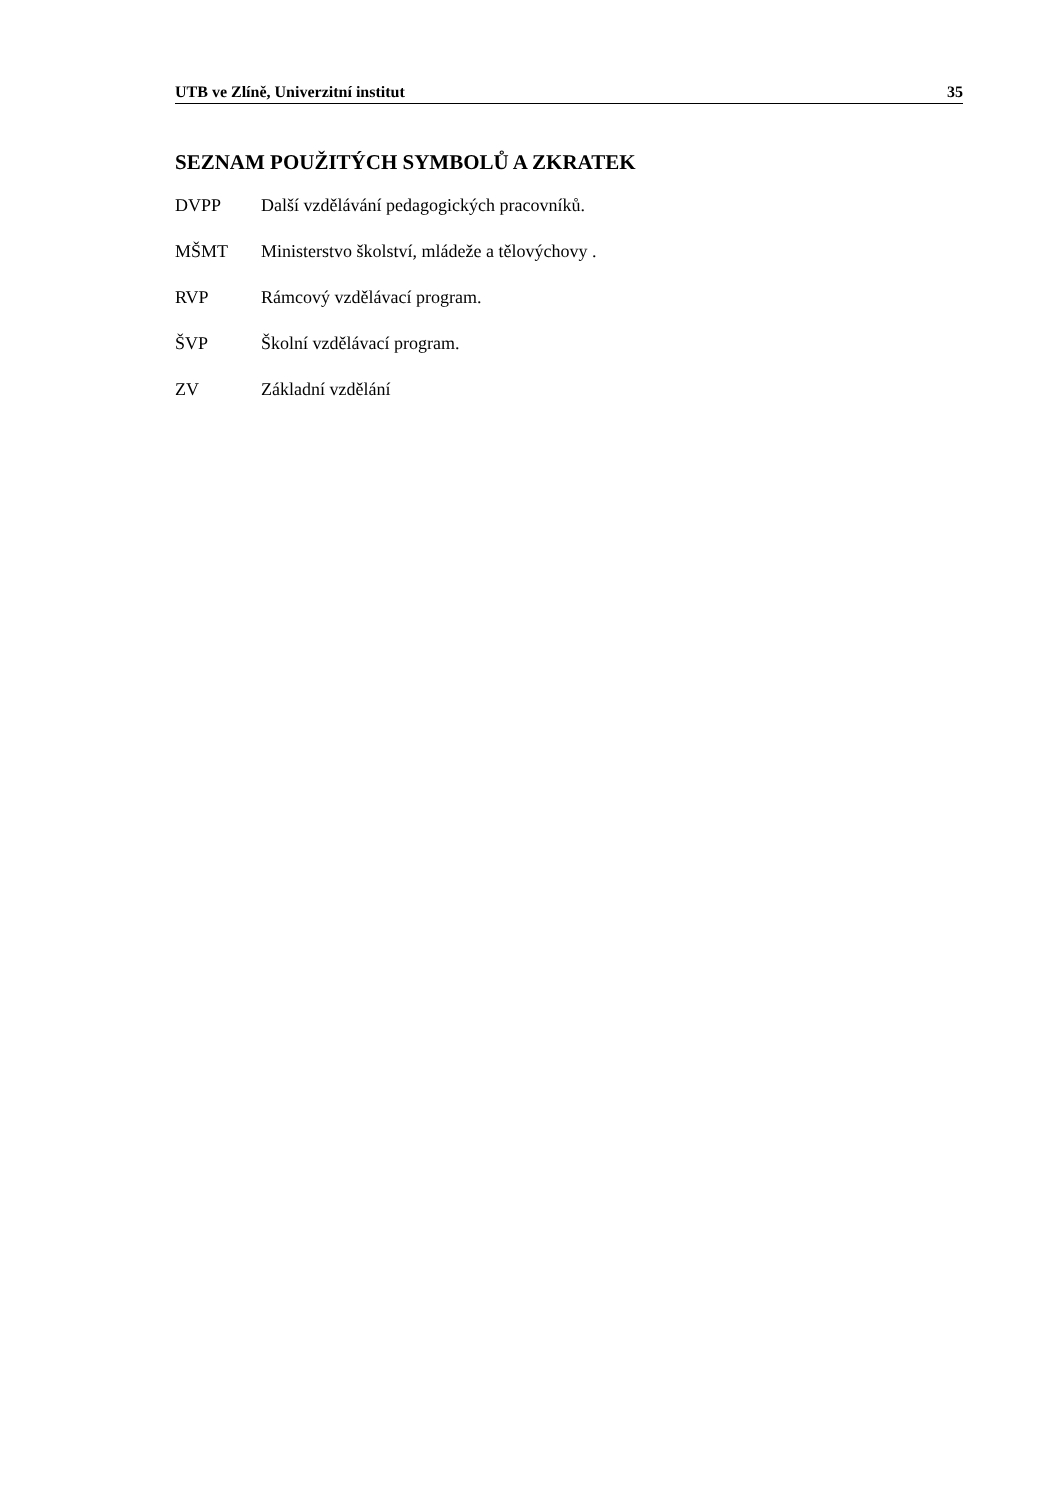UTB ve Zlíně, Univerzitní institut 35
SEZNAM POUŽITÝCH SYMBOLŮ A ZKRATEK
DVPP Další vzdělávání pedagogických pracovníků.
MŠMT Ministerstvo školství, mládeže a tělovýchovy .
RVP Rámcový vzdělávací program.
ŠVP Školní vzdělávací program.
ZV Základní vzdělání